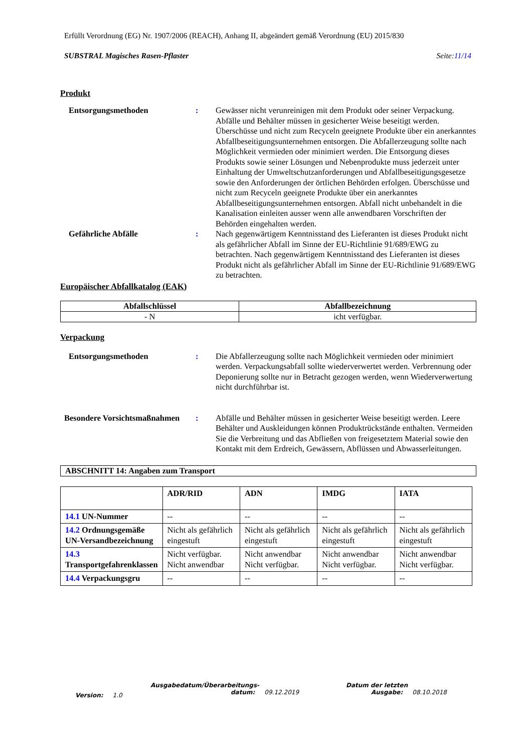Erfüllt Verordnung (EG) Nr. 1907/2006 (REACH), Anhang II, abgeändert gemäß Verordnung (EU) 2015/830
SUBSTRAL Magisches Rasen-Pflaster Seite:11/14
Produkt
Entsorgungsmethoden : Gewässer nicht verunreinigen mit dem Produkt oder seiner Verpackung. Abfälle und Behälter müssen in gesicherter Weise beseitigt werden. Überschüsse und nicht zum Recyceln geeignete Produkte über ein anerkanntes Abfallbeseitigungsunternehmen entsorgen. Die Abfallerzeugung sollte nach Möglichkeit vermieden oder minimiert werden. Die Entsorgung dieses Produkts sowie seiner Lösungen und Nebenprodukte muss jederzeit unter Einhaltung der Umweltschutzanforderungen und Abfallbeseitigungsgesetze sowie den Anforderungen der örtlichen Behörden erfolgen. Überschüsse und nicht zum Recyceln geeignete Produkte über ein anerkanntes Abfallbeseitigungsunternehmen entsorgen. Abfall nicht unbehandelt in die Kanalisation einleiten ausser wenn alle anwendbaren Vorschriften der Behörden eingehalten werden.
Gefährliche Abfälle : Nach gegenwärtigem Kenntnisstand des Lieferanten ist dieses Produkt nicht als gefährlicher Abfall im Sinne der EU-Richtlinie 91/689/EWG zu betrachten. Nach gegenwärtigem Kenntnisstand des Lieferanten ist dieses Produkt nicht als gefährlicher Abfall im Sinne der EU-Richtlinie 91/689/EWG zu betrachten.
Europäischer Abfallkatalog (EAK)
| Abfallschlüssel | Abfallbezeichnung |
| --- | --- |
| - N | icht verfügbar. |
Verpackung
Entsorgungsmethoden : Die Abfallerzeugung sollte nach Möglichkeit vermieden oder minimiert werden. Verpackungsabfall sollte wiederverwertet werden. Verbrennung oder Deponierung sollte nur in Betracht gezogen werden, wenn Wiederverwertung nicht durchführbar ist.
Besondere Vorsichtsmaßnahmen
: Abfälle und Behälter müssen in gesicherter Weise beseitigt werden. Leere Behälter und Auskleidungen können Produktrückstände enthalten. Vermeiden Sie die Verbreitung und das Abfließen von freigesetztem Material sowie den Kontakt mit dem Erdreich, Gewässern, Abflüssen und Abwasserleitungen.
ABSCHNITT 14: Angaben zum Transport
| | ADR/RID | ADN | IMDG | IATA |
| --- | --- | --- | --- | --- |
| 14.1 UN-Nummer | -- | -- | -- | -- |
| 14.2 Ordnungsgemäße UN-Versandbezeichnung | Nicht als gefährlich eingestuft | Nicht als gefährlich eingestuft | Nicht als gefährlich eingestuft | Nicht als gefährlich eingestuft |
| 14.3 Transportgefahrenklassen | Nicht verfügbar. Nicht anwendbar | Nicht anwendbar Nicht verfügbar. | Nicht anwendbar Nicht verfügbar. | Nicht anwendbar Nicht verfügbar. |
| 14.4 Verpackungsgru | -- | -- | -- | -- |
Version: 1.0
Ausgabedatum/Überarbeitungs-
datum: 09.12.2019
Datum der letzten
Ausgabe: 08.10.2018